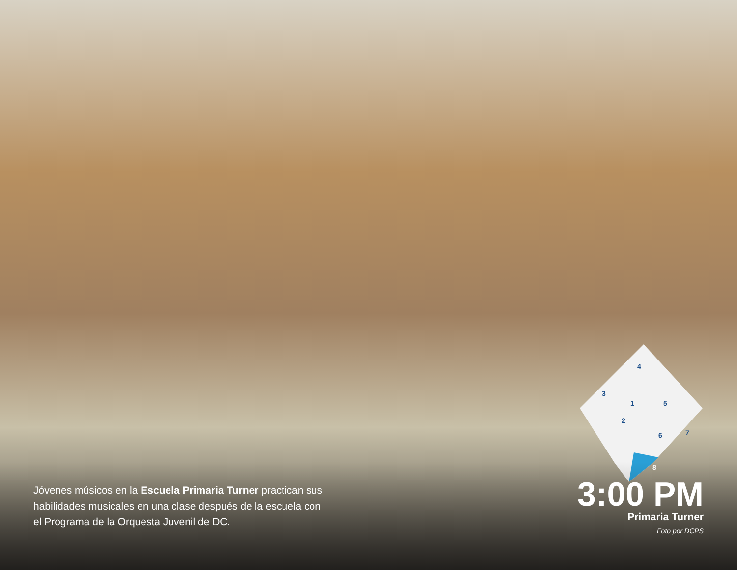4
3
1
5
2
6
7
8
Jóvenes músicos en la Escuela Primaria Turner practican sus habilidades musicales en una clase después de la escuela con el Programa de la Orquesta Juvenil de DC.
3:00 PM
Primaria Turner
Foto por DCPS